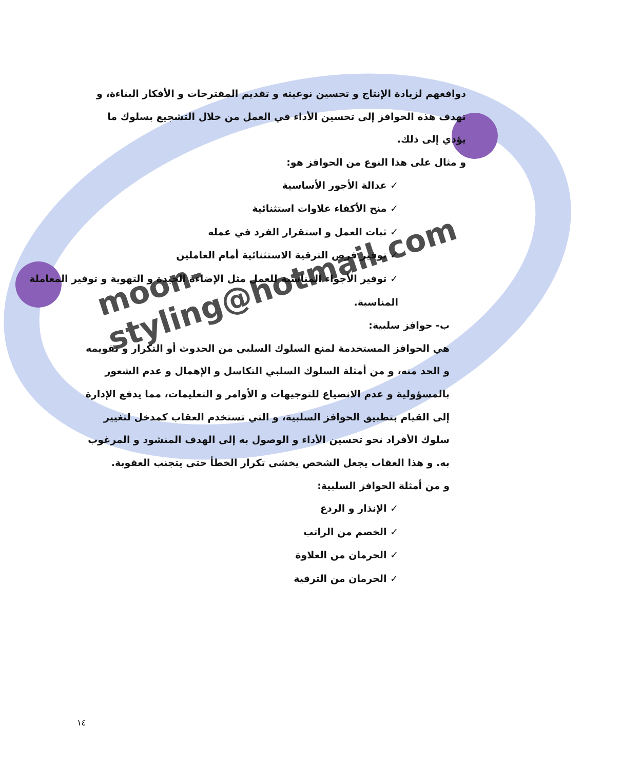moon-styling@hotmail.com
دوافعهم لزيادة الإنتاج و تحسين نوعيته و تقديم المقترحات و الأفكار البناءة، و تهدف هذه الحوافز إلى تحسين الأداء في العمل من خلال التشجيع بسلوك ما يؤدي إلى ذلك.
و مثال على هذا النوع من الحوافز هو:
✓ عدالة الأجور الأساسية
✓ منح الأكفاء علاوات استثنائية
✓ ثبات العمل و استقرار الفرد في عمله
✓ توفير فرص الترقية الاستثنائية أمام العاملين
✓ توفير الأجواء المناسبة للعمل مثل الإضاءة الجيدة و التهوية و توفير المعاملة المناسبة.
ب- حوافز سلبية:
هي الحوافز المستخدمة لمنع السلوك السلبي من الحدوث أو التكرار و تقويمه و الحد منه، و من أمثلة السلوك السلبي التكاسل و الإهمال و عدم الشعور بالمسؤولية و عدم الانصياع للتوجيهات و الأوامر و التعليمات، مما يدفع الإدارة إلى القيام بتطبيق الحوافز السلبية، و التي تستخدم العقاب كمدخل لتغيير سلوك الأفراد نحو تحسين الأداء و الوصول به إلى الهدف المنشود و المرغوب به. و هذا العقاب يجعل الشخص يخشى تكرار الخطأ حتى يتجنب العقوبة.
و من أمثلة الحوافز السلبية:
✓ الإنذار و الردع
✓ الخصم من الراتب
✓ الحرمان من العلاوة
✓ الحرمان من الترقية
١٤